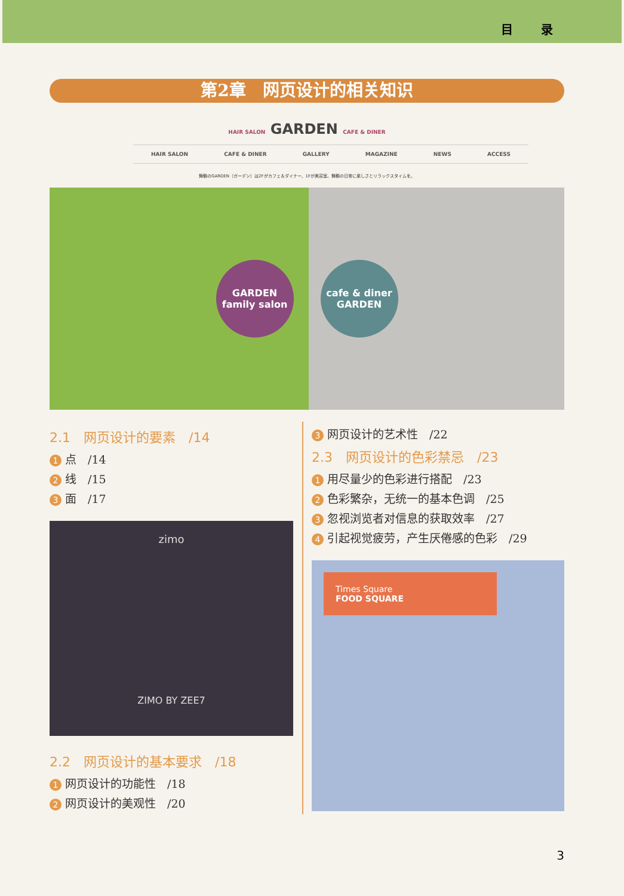目 录
第2章　网页设计的相关知识
HAIR SALON GARDEN CAFE & DINER
HAIR SALON CAFE & DINER GALLERY MAGAZINE NEWS ACCESS
舞鶴のGARDEN（ガーデン）は2Fがカフェ＆ダイナー、1Fが美容室。舞鶴の日常に楽しさとリラックスタイムを。
GARDEN
family salon
cafe & diner
GARDEN
2.1　网页设计的要素　/14
1 点　/14
2 线　/15
3 面　/17
zimo
ZIMO BY ZEE7
2.2　网页设计的基本要求　/18
1 网页设计的功能性　/18
2 网页设计的美观性　/20
3 网页设计的艺术性　/22
2.3　网页设计的色彩禁忌　/23
1 用尽量少的色彩进行搭配　/23
2 色彩繁杂，无统一的基本色调　/25
3 忽视浏览者对信息的获取效率　/27
4 引起视觉疲劳，产生厌倦感的色彩　/29
Times Square
FOOD SQUARE
3